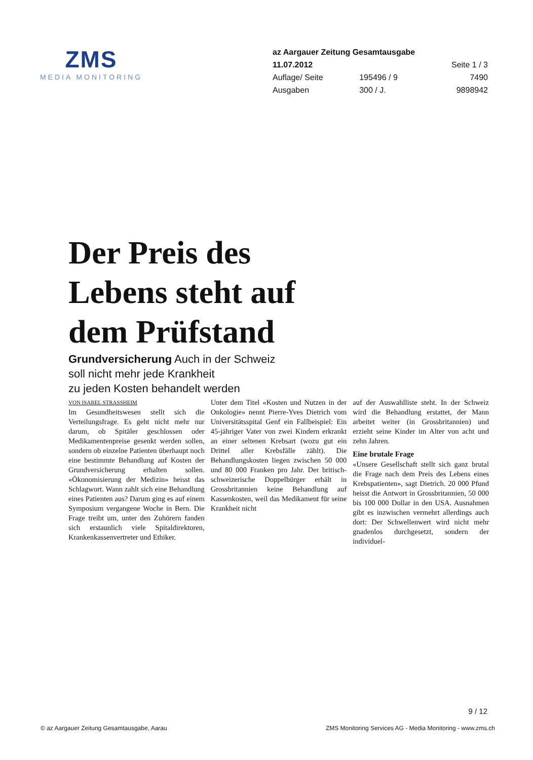ZMS
MEDIA MONITORING
az Aargauer Zeitung Gesamtausgabe
| 11.07.2012 | | Seite 1 / 3 |
| Auflage/ Seite | 195496 / 9 | 7490 |
| Ausgaben | 300 / J. | 9898942 |
Der Preis des
Lebens steht auf
dem Prüfstand
Grundversicherung Auch in der Schweiz
soll nicht mehr jede Krankheit
zu jeden Kosten behandelt werden
VON ISABEL STRASSHEIM
Im Gesundheitswesen stellt sich die Verteilungsfrage. Es geht nicht mehr nur darum, ob Spitäler geschlossen oder Medikamentenpreise gesenkt werden sollen, sondern ob einzelne Patienten überhaupt noch eine bestimmte Behandlung auf Kosten der Grundversicherung erhalten sollen. «Ökonomisierung der Medizin» heisst das Schlagwort. Wann zahlt sich eine Behandlung eines Patienten aus? Darum ging es auf einem Symposium vergangene Woche in Bern. Die Frage treibt um, unter den Zuhörern fanden sich erstaunlich viele Spitaldirektoren, Krankenkassenvertreter und Ethiker.
Unter dem Titel «Kosten und Nutzen in der Onkologie» nennt Pierre-Yves Dietrich vom Universitätsspital Genf ein Fallbeispiel: Ein 45-jähriger Vater von zwei Kindern erkrankt an einer seltenen Krebsart (wozu gut ein Drittel aller Krebsfälle zählt). Die Behandlungskosten liegen zwischen 50 000 und 80 000 Franken pro Jahr. Der britisch-schweizerische Doppelbürger erhält in Grossbritannien keine Behandlung auf Kassenkosten, weil das Medikament für seine Krankheit nicht
auf der Auswahlliste steht. In der Schweiz wird die Behandlung erstattet, der Mann arbeitet weiter (in Grossbritannien) und erzieht seine Kinder im Alter von acht und zehn Jahren.
Eine brutale Frage
«Unsere Gesellschaft stellt sich ganz brutal die Frage nach dem Preis des Lebens eines Krebspatienten», sagt Dietrich. 20 000 Pfund heisst die Antwort in Grossbritannien, 50 000 bis 100 000 Dollar in den USA. Ausnahmen gibt es inzwischen vermehrt allerdings auch dort: Der Schwellenwert wird nicht mehr gnadenlos durchgesetzt, sondern der individuel-
9 / 12
© az Aargauer Zeitung Gesamtausgabe, Aarau
ZMS Monitoring Services AG - Media Monitoring - www.zms.ch